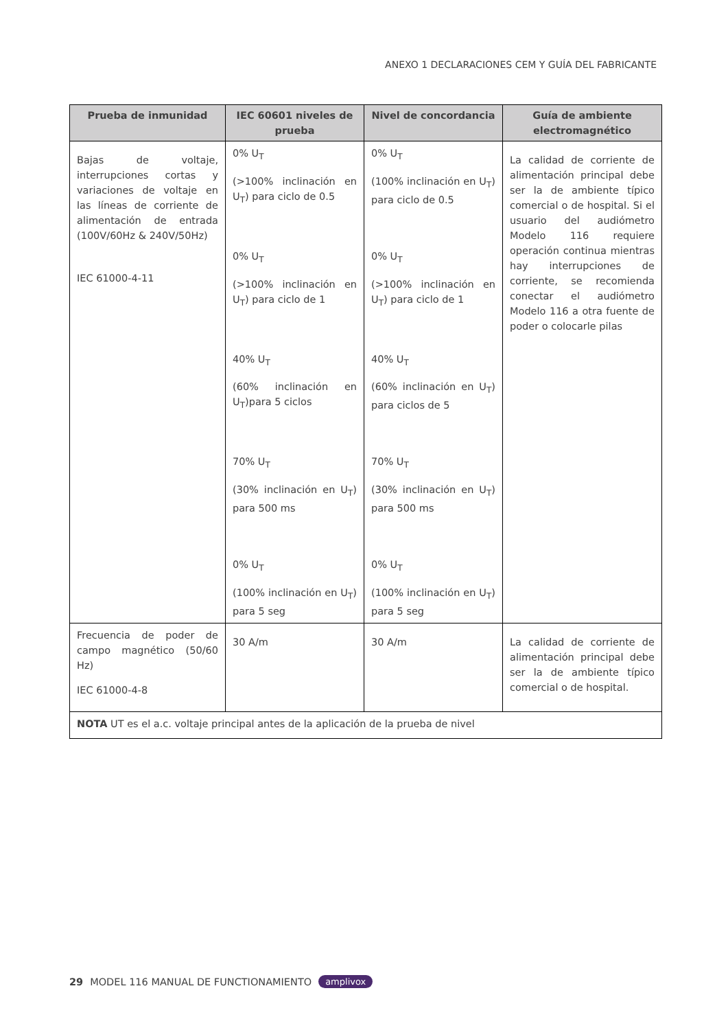ANEXO 1 DECLARACIONES CEM Y GUÍA DEL FABRICANTE
| Prueba de inmunidad | IEC 60601 niveles de prueba | Nivel de concordancia | Guía de ambiente electromagnético |
| --- | --- | --- | --- |
| Bajas de voltaje, interrupciones cortas y variaciones de voltaje en las líneas de corriente de alimentación de entrada (100V/60Hz & 240V/50Hz) IEC 61000-4-11 | 0% U<sub>T</sub> (>100% inclinación en U<sub>T</sub>) para ciclo de 0.5 0% U<sub>T</sub> (>100% inclinación en U<sub>T</sub>) para ciclo de 1 40% U<sub>T</sub> (60% inclinación en U<sub>T</sub>)para 5 ciclos 70% U<sub>T</sub> (30% inclinación en U<sub>T</sub>) para 500 ms 0% U<sub>T</sub> (100% inclinación en U<sub>T</sub>) para 5 seg | 0% U<sub>T</sub> (100% inclinación en U<sub>T</sub>) para ciclo de 0.5 0% U<sub>T</sub> (>100% inclinación en U<sub>T</sub>) para ciclo de 1 40% U<sub>T</sub> (60% inclinación en U<sub>T</sub>) para ciclos de 5 70% U<sub>T</sub> (30% inclinación en U<sub>T</sub>) para 500 ms 0% U<sub>T</sub> (100% inclinación en U<sub>T</sub>) para 5 seg | La calidad de corriente de alimentación principal debe ser la de ambiente típico comercial o de hospital. Si el usuario del audiómetro Modelo 116 requiere operación continua mientras hay interrupciones de corriente, se recomienda conectar el audiómetro Modelo 116 a otra fuente de poder o colocarle pilas |
| Frecuencia de poder de campo magnético (50/60 Hz) IEC 61000-4-8 | 30 A/m | 30 A/m | La calidad de corriente de alimentación principal debe ser la de ambiente típico comercial o de hospital. |
| NOTA UT es el a.c. voltaje principal antes de la aplicación de la prueba de nivel | | | |
29 MODEL 116 MANUAL DE FUNCTIONAMIENTO amplivox